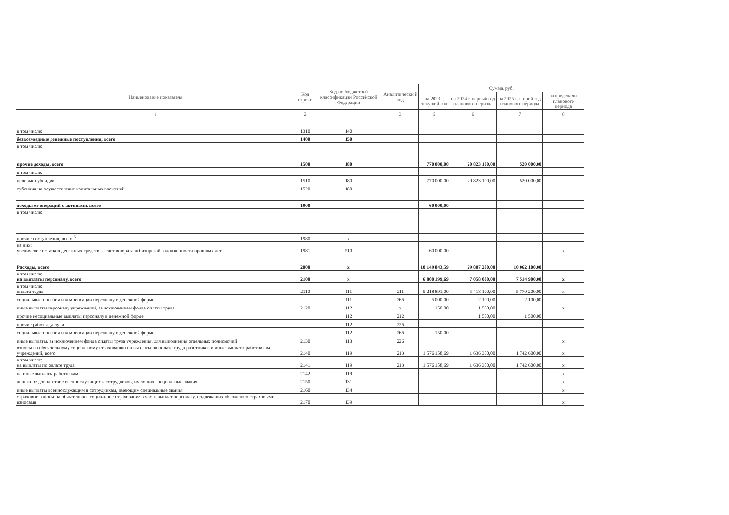| Наименование показателя | Код строки | Код по бюджетной классификации Российской Федерации | Аналитически й код | Сумма, руб. | | | |
| --- | --- | --- | --- | --- | --- | --- | --- |
| | | | | на 2023 г. текущий год | на 2024 г. первый год планового периода | на 2025 г. второй год планового периода | за пределами планового периода |
| 1 | 2 | | 3 | 5 | 6 | 7 | 8 |
| в том числе: | 1310 | 140 | | | | | |
| безвозмездные денежные поступления, всего | 1400 | 150 | | | | | |
| в том числе: | | | | | | | |
| прочие доходы, всего | 1500 | 180 | | 770 000,00 | 20 823 100,00 | 520 000,00 | |
| в том числе: | | | | | | | |
| целевые субсидии | 1510 | 180 | | 770 000,00 | 20 823 100,00 | 520 000,00 | |
| субсидии на осуществление капитальных вложений | 1520 | 180 | | | | | |
| доходы от операций с активами, всего | 1900 | | | 60 000,00 | | | |
| в том числе: | | | | | | | |
| прочие поступления, всего <sup>6</sup> | 1980 | x | | | | | |
| из них: увеличение остатков денежных средств за счет возврата дебиторской задолженности прошлых лет | 1981 | 510 | | 60 000,00 | | | x |
| Расходы, всего | 2000 | x | | 10 149 843,59 | 29 807 200,00 | 10 062 100,00 | |
| в том числе: на выплаты персоналу, всего | 2100 | x | | 6 800 199,69 | 7 058 000,00 | 7 514 900,00 | x |
| в том числе: оплата труда | 2110 | 111 | 211 | 5 218 891,00 | 5 418 100,00 | 5 770 200,00 | x |
| социальные пособия и компенсации персоналу в денежной форме | | 111 | 266 | 5 000,00 | 2 100,00 | 2 100,00 | |
| иные выплаты персоналу учреждений, за исключением фонда оплаты труда | 2120 | 112 | x | 150,00 | 1 500,00 | | x |
| прочие несоциальные выплаты персоналу в денежной форме | | 112 | 212 | | 1 500,00 | 1 500,00 | |
| прочие работы, услуги | | 112 | 226 | | | | |
| социальные пособия и компенсации персоналу в денежной форме | | 112 | 266 | 150,00 | | | |
| иные выплаты, за исключением фонда оплаты труда учреждения, для выполнения отдельных полномочий | 2130 | 113 | 226 | | | | x |
| взносы по обязательному социальному страхованию на выплаты по оплате труда работников и иные выплаты работникам учреждений, всего | 2140 | 119 | 213 | 1 576 158,69 | 1 636 300,00 | 1 742 600,00 | x |
| в том числе: на выплаты по оплате труда | 2141 | 119 | 213 | 1 576 158,69 | 1 636 300,00 | 1 742 600,00 | x |
| на иные выплаты работникам | 2142 | 119 | | | | | x |
| денежное довольствие военнослужащих и сотрудников, имеющих специальные звания | 2150 | 131 | | | | | x |
| иные выплаты военнослужащим и сотрудникам, имеющим специальные звания | 2160 | 134 | | | | | x |
| страховые взносы на обязательное социальное страхование в части выплат персоналу, подлежащих обложению страховыми взносами | 2170 | 139 | | | | | x |